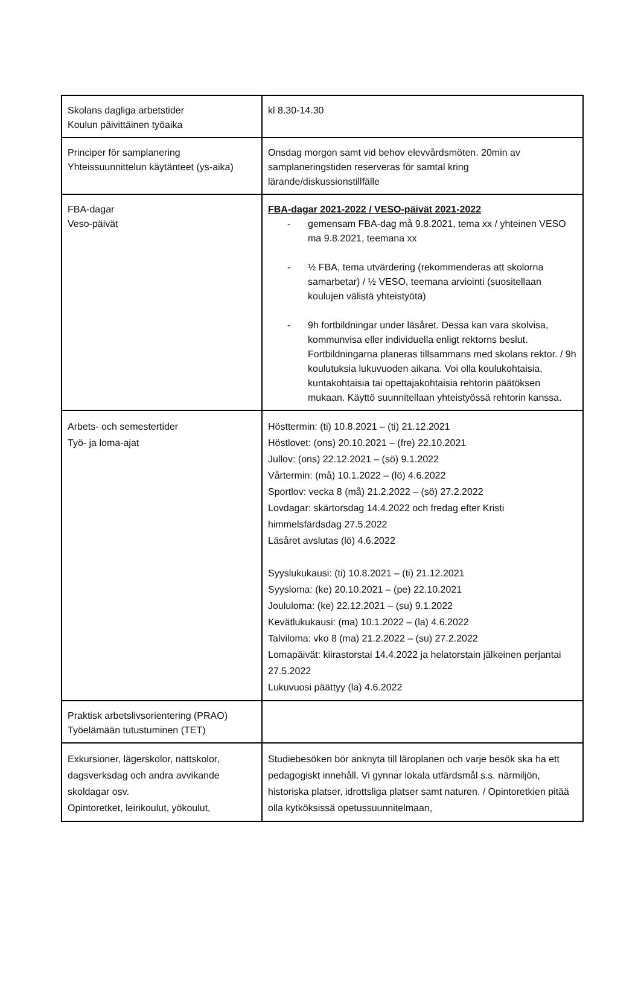| Skolans dagliga arbetstider Koulun päivittäinen työaika | kl 8.30-14.30 |
| Principer för samplanering Yhteissuunnittelun käytänteet (ys-aika) | Onsdag morgon samt vid behov elevvårdsmöten. 20min av samplaneringstiden reserveras för samtal kring lärande/diskussionstillfälle |
| FBA-dagar Veso-päivät | FBA-dagar 2021-2022 / VESO-päivät 2021-2022 - gemensam FBA-dag må 9.8.2021, tema xx / yhteinen VESO ma 9.8.2021, teemana xx - ½ FBA, tema utvärdering (rekommenderas att skolorna samarbetar) / ½ VESO, teemana arviointi (suositellaan koulujen välistä yhteistyötä) - 9h fortbildningar under läsåret. Dessa kan vara skolvisa, kommunvisa eller individuella enligt rektorns beslut. Fortbildningarna planeras tillsammans med skolans rektor. / 9h koulutuksia lukuvuoden aikana. Voi olla koulukohtaisia, kuntakohtaisia tai opettajakohtaisia rehtorin päätöksen mukaan. Käyttö suunnitellaan yhteistyössä rehtorin kanssa. |
| Arbets- och semestertider Työ- ja loma-ajat | Hösttermin: (ti) 10.8.2021 – (ti) 21.12.2021 Höstlovet: (ons) 20.10.2021 – (fre) 22.10.2021 Jullov: (ons) 22.12.2021 – (sö) 9.1.2022 Vårtermin: (må) 10.1.2022 – (lö) 4.6.2022 Sportlov: vecka 8 (må) 21.2.2022 – (sö) 27.2.2022 Lovdagar: skärtorsdag 14.4.2022 och fredag efter Kristi himmelsfärdsdag 27.5.2022 Läsåret avslutas (lö) 4.6.2022 Syyslukukausi: (ti) 10.8.2021 – (ti) 21.12.2021 Syysloma: (ke) 20.10.2021 – (pe) 22.10.2021 Joululoma: (ke) 22.12.2021 – (su) 9.1.2022 Kevätlukukausi: (ma) 10.1.2022 – (la) 4.6.2022 Talviloma: vko 8 (ma) 21.2.2022 – (su) 27.2.2022 Lomapäivät: kiirastorstai 14.4.2022 ja helatorstain jälkeinen perjantai 27.5.2022 Lukuvuosi päättyy (la) 4.6.2022 |
| Praktisk arbetslivsorientering (PRAO) Työelämään tutustuminen (TET) | |
| Exkursioner, lägerskolor, nattskolor, dagsverksdag och andra avvikande skoldagar osv. Opintoretket, leirikoulut, yökoulut, | Studiebesöken bör anknyta till läroplanen och varje besök ska ha ett pedagogiskt innehåll. Vi gynnar lokala utfärdsmål s.s. närmiljön, historiska platser, idrottsliga platser samt naturen. / Opintoretkien pitää olla kytköksissä opetussuunnitelmaan, |